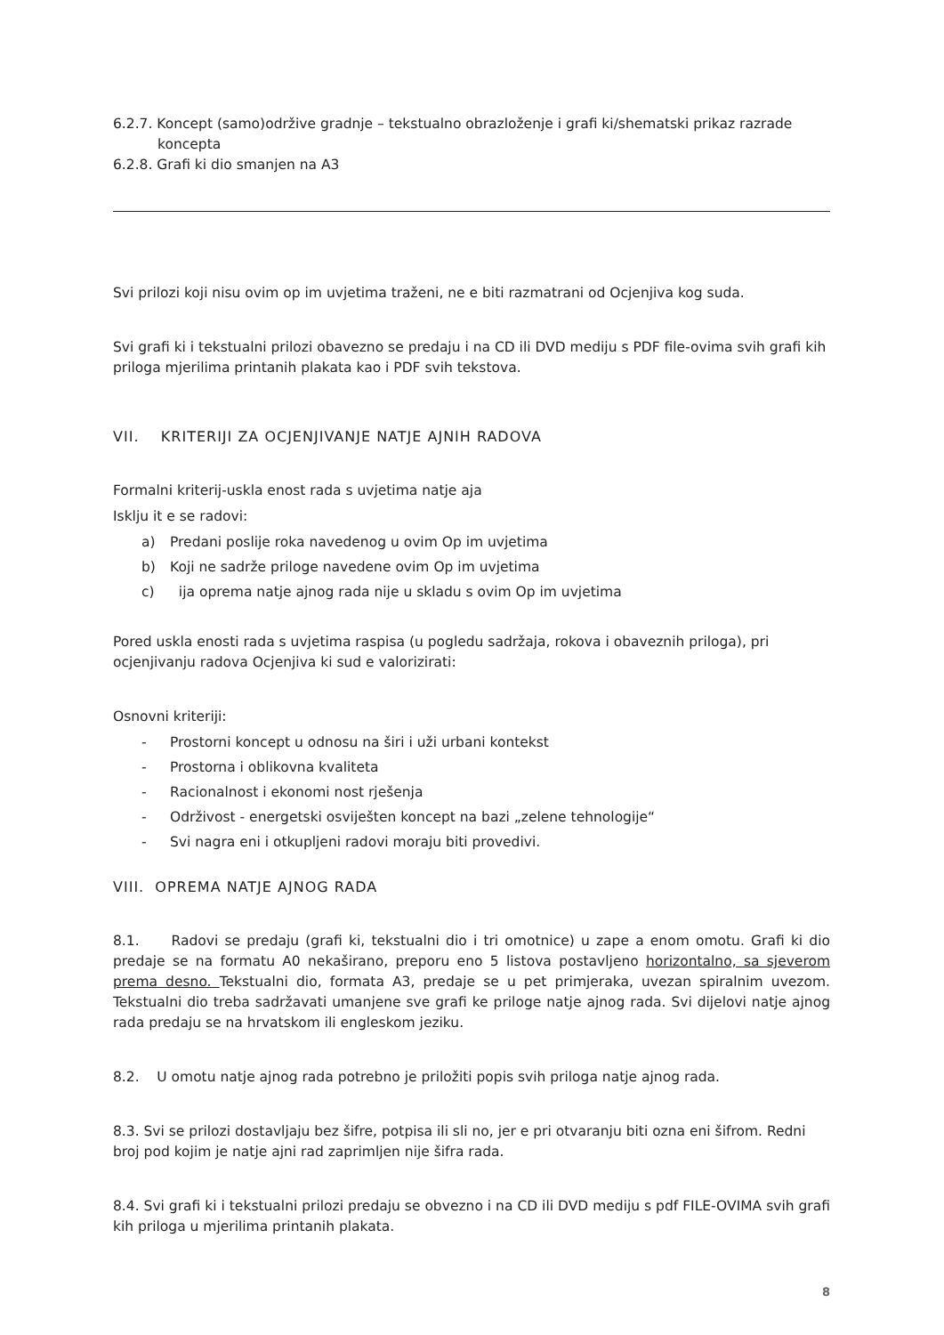6.2.7. Koncept (samo)održive gradnje – tekstualno obrazloženje i grafi ki/shematski prikaz razrade
koncepta
6.2.8. Grafi ki dio smanjen na A3
Svi prilozi koji nisu ovim op im uvjetima traženi, ne e biti razmatrani od Ocjenjiva kog suda.
Svi grafi ki i tekstualni prilozi obavezno se predaju i na CD ili DVD mediju s PDF file-ovima svih grafi kih priloga mjerilima printanih plakata kao i PDF svih tekstova.
VII. KRITERIJI ZA OCJENJIVANJE NATJE AJNIH RADOVA
Formalni kriterij-uskla enost rada s uvjetima natje aja
Isklju it e se radovi:
a) Predani poslije roka navedenog u ovim Op im uvjetima
b) Koji ne sadrže priloge navedene ovim Op im uvjetima
c) ija oprema natje ajnog rada nije u skladu s ovim Op im uvjetima
Pored uskla enosti rada s uvjetima raspisa (u pogledu sadržaja, rokova i obaveznih priloga), pri ocjenjivanju radova Ocjenjiva ki sud e valorizirati:
Osnovni kriteriji:
- Prostorni koncept u odnosu na širi i uži urbani kontekst
- Prostorna i oblikovna kvaliteta
- Racionalnost i ekonomi nost rješenja
- Održivost - energetski osviješten koncept na bazi „zelene tehnologije“
- Svi nagra eni i otkupljeni radovi moraju biti provedivi.
VIII. OPREMA NATJE AJNOG RADA
8.1. Radovi se predaju (grafi ki, tekstualni dio i tri omotnice) u zape a enom omotu. Grafi ki dio predaje se na formatu A0 nekaširano, preporu eno 5 listova postavljeno horizontalno, sa sjeverom prema desno. Tekstualni dio, formata A3, predaje se u pet primjeraka, uvezan spiralnim uvezom. Tekstualni dio treba sadržavati umanjene sve grafi ke priloge natje ajnog rada. Svi dijelovi natje ajnog rada predaju se na hrvatskom ili engleskom jeziku.
8.2. U omotu natje ajnog rada potrebno je priložiti popis svih priloga natje ajnog rada.
8.3. Svi se prilozi dostavljaju bez šifre, potpisa ili sli no, jer e pri otvaranju biti ozna eni šifrom. Redni broj pod kojim je natje ajni rad zaprimljen nije šifra rada.
8.4. Svi grafi ki i tekstualni prilozi predaju se obvezno i na CD ili DVD mediju s pdf FILE-OVIMA svih grafi kih priloga u mjerilima printanih plakata.
8